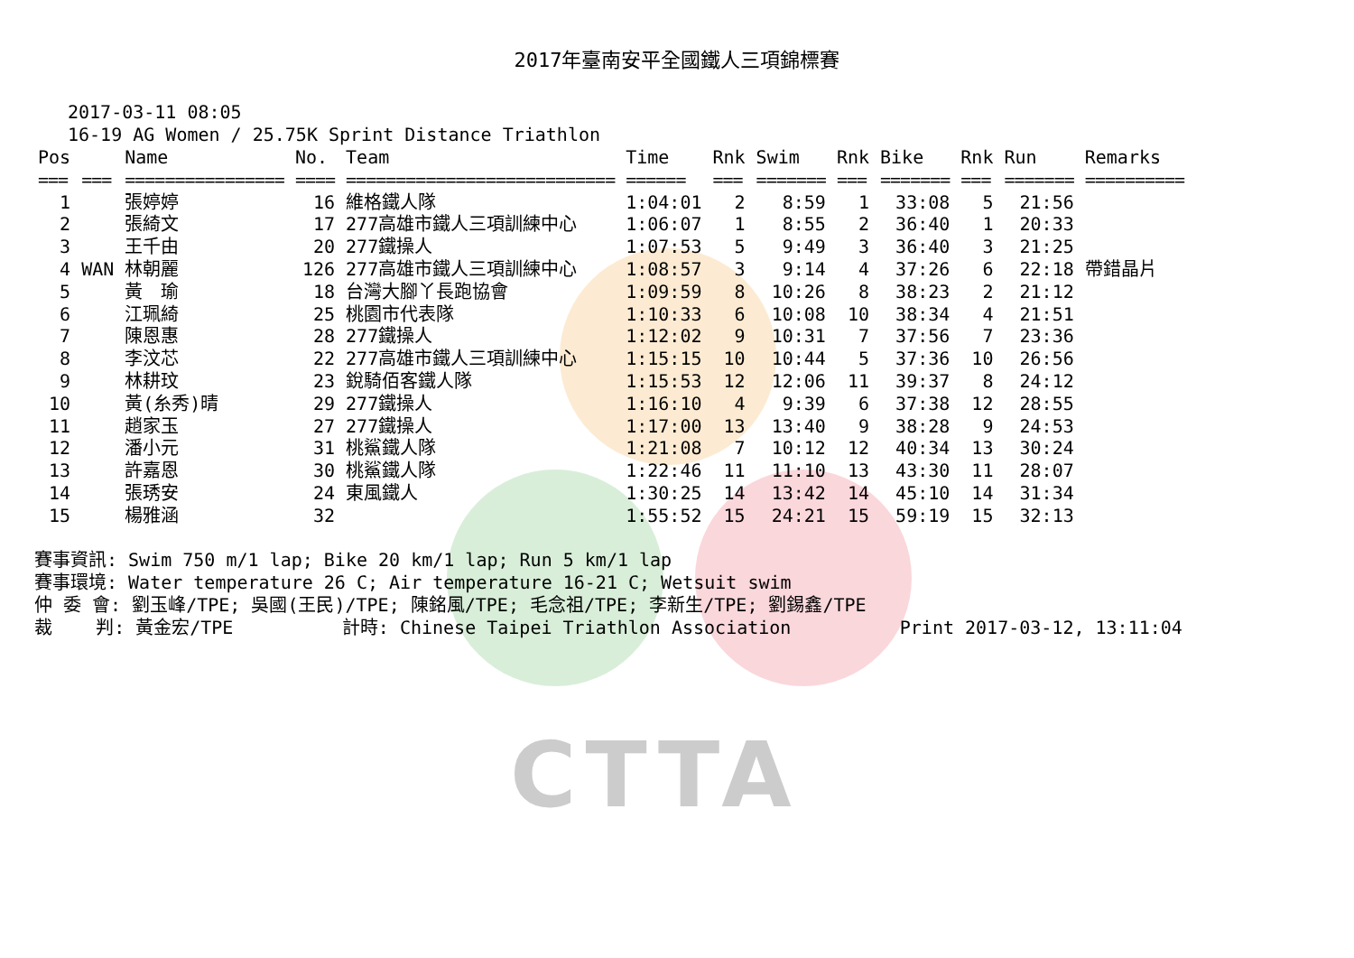CTTA
2017年臺南安平全國鐵人三項錦標賽
2017-03-11 08:05
16-19 AG Women / 25.75K Sprint Distance Triathlon
| Pos | | Name | No. | Team | Time | Rnk | Swim | Rnk | Bike | Rnk | Run | Remarks |
| --- | --- | --- | --- | --- | --- | --- | --- | --- | --- | --- | --- | --- |
| === | === | ================ | ==== | =========================== | ====== | === | ======= | === | ======= | === | ======= | ========== |
| 1 | | 張婷婷 | 16 | 維格鐵人隊 | 1:04:01 | 2 | 8:59 | 1 | 33:08 | 5 | 21:56 | |
| 2 | | 張綺文 | 17 | 277高雄市鐵人三項訓練中心 | 1:06:07 | 1 | 8:55 | 2 | 36:40 | 1 | 20:33 | |
| 3 | | 王千由 | 20 | 277鐵操人 | 1:07:53 | 5 | 9:49 | 3 | 36:40 | 3 | 21:25 | |
| 4 | WAN | 林朝麗 | 126 | 277高雄市鐵人三項訓練中心 | 1:08:57 | 3 | 9:14 | 4 | 37:26 | 6 | 22:18 | 帶錯晶片 |
| 5 | | 黃 瑜 | 18 | 台灣大腳丫長跑協會 | 1:09:59 | 8 | 10:26 | 8 | 38:23 | 2 | 21:12 | |
| 6 | | 江珮綺 | 25 | 桃園市代表隊 | 1:10:33 | 6 | 10:08 | 10 | 38:34 | 4 | 21:51 | |
| 7 | | 陳恩惠 | 28 | 277鐵操人 | 1:12:02 | 9 | 10:31 | 7 | 37:56 | 7 | 23:36 | |
| 8 | | 李汶芯 | 22 | 277高雄市鐵人三項訓練中心 | 1:15:15 | 10 | 10:44 | 5 | 37:36 | 10 | 26:56 | |
| 9 | | 林耕玟 | 23 | 銳騎佰客鐵人隊 | 1:15:53 | 12 | 12:06 | 11 | 39:37 | 8 | 24:12 | |
| 10 | | 黃(糸秀)晴 | 29 | 277鐵操人 | 1:16:10 | 4 | 9:39 | 6 | 37:38 | 12 | 28:55 | |
| 11 | | 趙家玉 | 27 | 277鐵操人 | 1:17:00 | 13 | 13:40 | 9 | 38:28 | 9 | 24:53 | |
| 12 | | 潘小元 | 31 | 桃鯊鐵人隊 | 1:21:08 | 7 | 10:12 | 12 | 40:34 | 13 | 30:24 | |
| 13 | | 許嘉恩 | 30 | 桃鯊鐵人隊 | 1:22:46 | 11 | 11:10 | 13 | 43:30 | 11 | 28:07 | |
| 14 | | 張琇安 | 24 | 東風鐵人 | 1:30:25 | 14 | 13:42 | 14 | 45:10 | 14 | 31:34 | |
| 15 | | 楊雅涵 | 32 | | 1:55:52 | 15 | 24:21 | 15 | 59:19 | 15 | 32:13 | |
賽事資訊: Swim 750 m/1 lap; Bike 20 km/1 lap; Run 5 km/1 lap 賽事環境: Water temperature 26 C; Air temperature 16-21 C; Wetsuit swim 仲 委 會: 劉玉峰/TPE; 吳國(王民)/TPE; 陳銘風/TPE; 毛念祖/TPE; 李新生/TPE; 劉錫鑫/TPE 裁 判: 黃金宏/TPE 計時: Chinese Taipei Triathlon Association Print 2017-03-12, 13:11:04